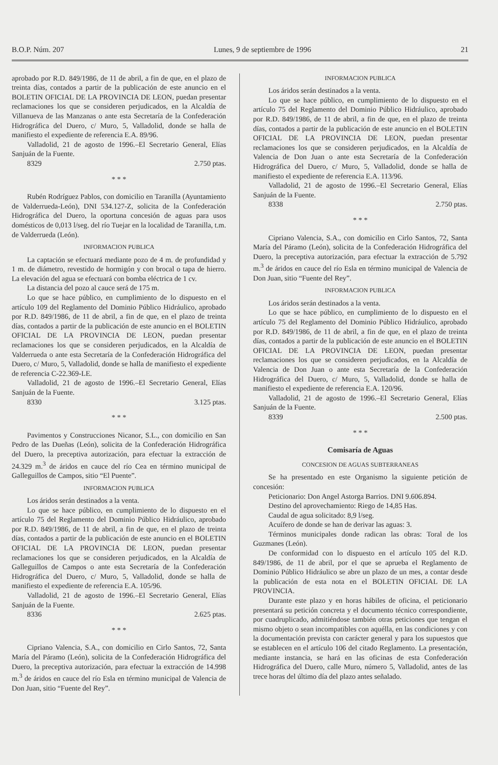B.O.P. Núm. 207 Lunes, 9 de septiembre de 1996 21
aprobado por R.D. 849/1986, de 11 de abril, a fin de que, en el plazo de treinta días, contados a partir de la publicación de este anuncio en el BOLETIN OFICIAL DE LA PROVINCIA DE LEON, puedan presentar reclamaciones los que se consideren perjudicados, en la Alcaldía de Villanueva de las Manzanas o ante esta Secretaría de la Confederación Hidrográfica del Duero, c/ Muro, 5, Valladolid, donde se halla de manifiesto el expediente de referencia E.A. 89/96.
Valladolid, 21 de agosto de 1996.–El Secretario General, Elías Sanjuán de la Fuente.
8329 2.750 ptas.
* * *
Rubén Rodríguez Pablos, con domicilio en Taranilla (Ayuntamiento de Valderrueda-León), DNI 534.127-Z, solicita de la Confederación Hidrográfica del Duero, la oportuna concesión de aguas para usos domésticos de 0,013 l/seg. del río Tuejar en la localidad de Taranilla, t.m. de Valderrueda (León).
INFORMACION PUBLICA
La captación se efectuará mediante pozo de 4 m. de profundidad y 1 m. de diámetro, revestido de hormigón y con brocal o tapa de hierro. La elevación del agua se efectuará con bomba eléctrica de 1 cv.
La distancia del pozo al cauce será de 175 m.
Lo que se hace público, en cumplimiento de lo dispuesto en el artículo 109 del Reglamento del Dominio Público Hidráulico, aprobado por R.D. 849/1986, de 11 de abril, a fin de que, en el plazo de treinta días, contados a partir de la publicación de este anuncio en el BOLETIN OFICIAL DE LA PROVINCIA DE LEON, puedan presentar reclamaciones los que se consideren perjudicados, en la Alcaldía de Valderrueda o ante esta Secretaría de la Confederación Hidrográfica del Duero, c/ Muro, 5, Valladolid, donde se halla de manifiesto el expediente de referencia C-22.369-LE.
Valladolid, 21 de agosto de 1996.–El Secretario General, Elías Sanjuán de la Fuente.
8330 3.125 ptas.
* * *
Pavimentos y Construcciones Nicanor, S.L., con domicilio en San Pedro de las Dueñas (León), solicita de la Confederación Hidrográfica del Duero, la preceptiva autorización, para efectuar la extracción de 24.329 m.<sup>3</sup> de áridos en cauce del río Cea en término municipal de Galleguillos de Campos, sitio “El Puente”.
INFORMACION PUBLICA
Los áridos serán destinados a la venta.
Lo que se hace público, en cumplimiento de lo dispuesto en el artículo 75 del Reglamento del Dominio Público Hidráulico, aprobado por R.D. 849/1986, de 11 de abril, a fin de que, en el plazo de treinta días, contados a partir de la publicación de este anuncio en el BOLETIN OFICIAL DE LA PROVINCIA DE LEON, puedan presentar reclamaciones los que se consideren perjudicados, en la Alcaldía de Galleguillos de Campos o ante esta Secretaría de la Confederación Hidrográfica del Duero, c/ Muro, 5, Valladolid, donde se halla de manifiesto el expediente de referencia E.A. 105/96.
Valladolid, 21 de agosto de 1996.–El Secretario General, Elías Sanjuán de la Fuente.
8336 2.625 ptas.
* * *
Cipriano Valencia, S.A., con domicilio en Cirlo Santos, 72, Santa María del Páramo (León), solicita de la Confederación Hidrográfica del Duero, la preceptiva autorización, para efectuar la extracción de 14.998 m.<sup>3</sup> de áridos en cauce del río Esla en término municipal de Valencia de Don Juan, sitio “Fuente del Rey”.
INFORMACION PUBLICA
Los áridos serán destinados a la venta.
Lo que se hace público, en cumplimiento de lo dispuesto en el artículo 75 del Reglamento del Dominio Público Hidráulico, aprobado por R.D. 849/1986, de 11 de abril, a fin de que, en el plazo de treinta días, contados a partir de la publicación de este anuncio en el BOLETIN OFICIAL DE LA PROVINCIA DE LEON, puedan presentar reclamaciones los que se consideren perjudicados, en la Alcaldía de Valencia de Don Juan o ante esta Secretaría de la Confederación Hidrográfica del Duero, c/ Muro, 5, Valladolid, donde se halla de manifiesto el expediente de referencia E.A. 113/96.
Valladolid, 21 de agosto de 1996.–El Secretario General, Elías Sanjuán de la Fuente.
8338 2.750 ptas.
* * *
Cipriano Valencia, S.A., con domicilio en Cirlo Santos, 72, Santa María del Páramo (León), solicita de la Confederación Hidrográfica del Duero, la preceptiva autorización, para efectuar la extracción de 5.792 m.<sup>3</sup> de áridos en cauce del río Esla en término municipal de Valencia de Don Juan, sitio “Fuente del Rey”.
INFORMACION PUBLICA
Los áridos serán destinados a la venta.
Lo que se hace público, en cumplimiento de lo dispuesto en el artículo 75 del Reglamento del Dominio Público Hidráulico, aprobado por R.D. 849/1986, de 11 de abril, a fin de que, en el plazo de treinta días, contados a partir de la publicación de este anuncio en el BOLETIN OFICIAL DE LA PROVINCIA DE LEON, puedan presentar reclamaciones los que se consideren perjudicados, en la Alcaldía de Valencia de Don Juan o ante esta Secretaría de la Confederación Hidrográfica del Duero, c/ Muro, 5, Valladolid, donde se halla de manifiesto el expediente de referencia E.A. 120/96.
Valladolid, 21 de agosto de 1996.–El Secretario General, Elías Sanjuán de la Fuente.
8339 2.500 ptas.
* * *
Comisaría de Aguas
CONCESION DE AGUAS SUBTERRANEAS
Se ha presentado en este Organismo la siguiente petición de concesión:
Peticionario: Don Angel Astorga Barrios. DNI 9.606.894.
Destino del aprovechamiento: Riego de 14,85 Has.
Caudal de agua solicitado: 8,9 l/seg.
Acuífero de donde se han de derivar las aguas: 3.
Términos municipales donde radican las obras: Toral de los Guzmanes (León).
De conformidad con lo dispuesto en el artículo 105 del R.D. 849/1986, de 11 de abril, por el que se aprueba el Reglamento de Dominio Público Hidráulico se abre un plazo de un mes, a contar desde la publicación de esta nota en el BOLETIN OFICIAL DE LA PROVINCIA.
Durante este plazo y en horas hábiles de oficina, el peticionario presentará su petición concreta y el documento técnico correspondiente, por cuadruplicado, admitiéndose también otras peticiones que tengan el mismo objeto o sean incompatibles con aquélla, en las condiciones y con la documentación prevista con carácter general y para los supuestos que se establecen en el artículo 106 del citado Reglamento. La presentación, mediante instancia, se hará en las oficinas de esta Confederación Hidrográfica del Duero, calle Muro, número 5, Valladolid, antes de las trece horas del último día del plazo antes señalado.